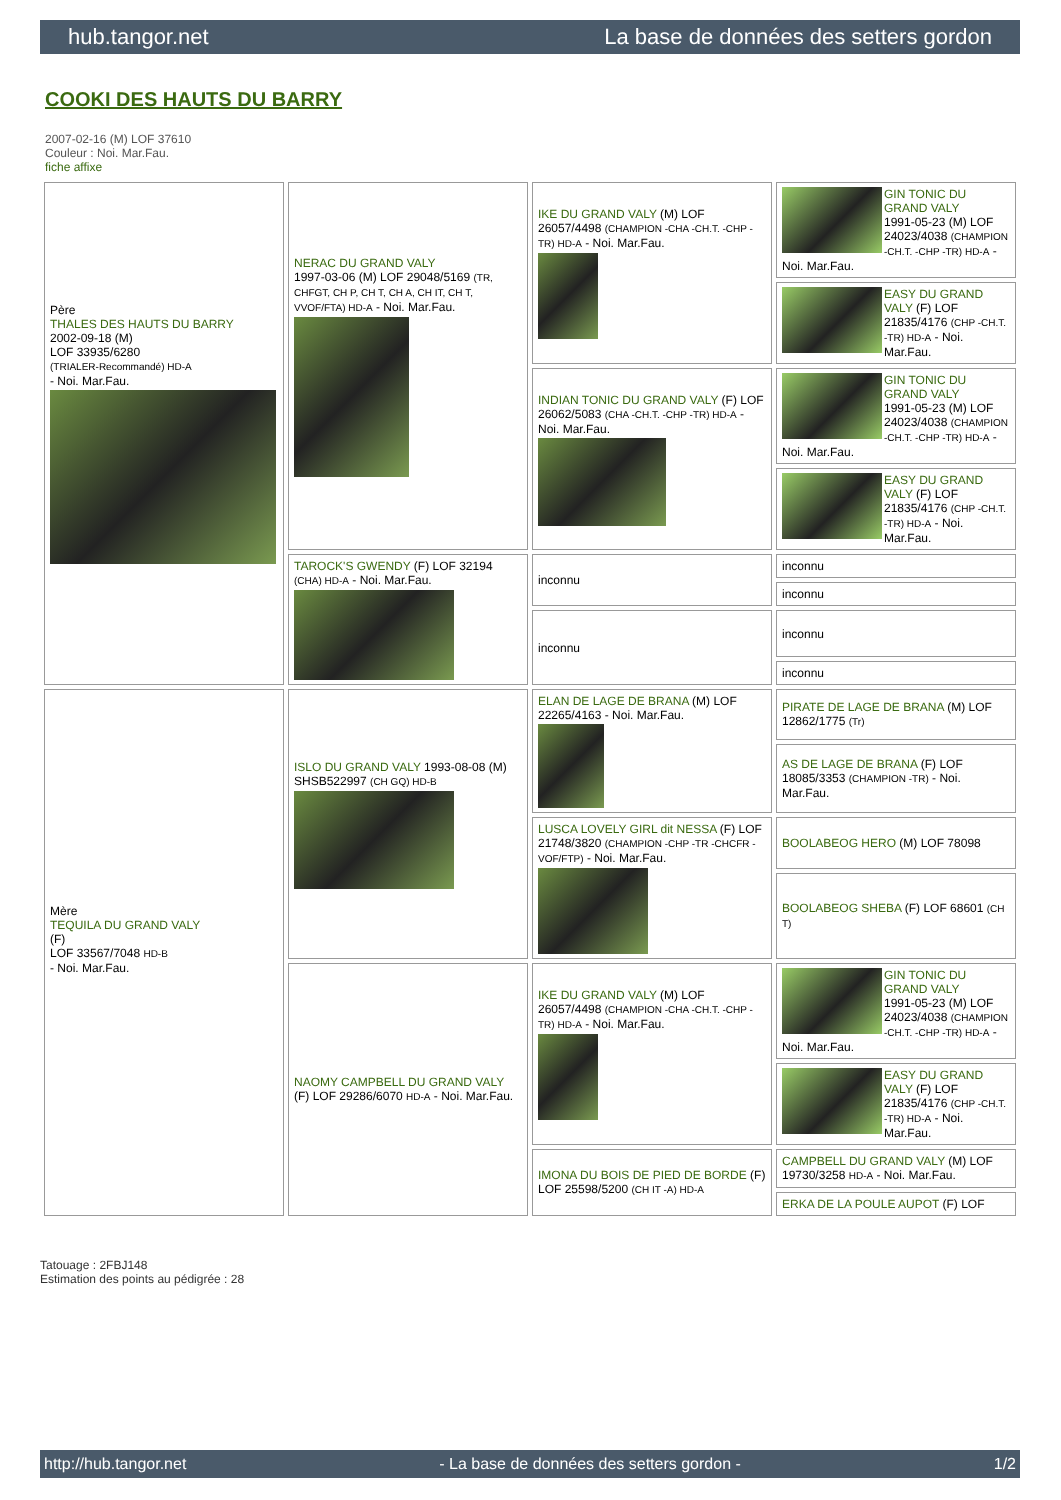hub.tangor.net La base de données des setters gordon
COOKI DES HAUTS DU BARRY
2007-02-16 (M) LOF 37610
Couleur : Noi. Mar.Fau.
fiche affixe
| Père THALES DES HAUTS DU BARRY 2002-09-18 (M) LOF 33935/6280 (TRIALER-Recommandé) HD-A - Noi. Mar.Fau. | NERAC DU GRAND VALY 1997-03-06 (M) LOF 29048/5169 (TR, CHFGT, CH P, CH T, CH A, CH IT, CH T, VVOF/FTA) HD-A - Noi. Mar.Fau. | IKE DU GRAND VALY (M) LOF 26057/4498 (CHAMPION -CHA -CH.T. -CHP -TR) HD-A - Noi. Mar.Fau. | GIN TONIC DU GRAND VALY 1991-05-23 (M) LOF 24023/4038 (CHAMPION -CH.T. -CHP -TR) HD-A - Noi. Mar.Fau. |
| | | | EASY DU GRAND VALY (F) LOF 21835/4176 (CHP -CH.T. -TR) HD-A - Noi. Mar.Fau. |
| | | INDIAN TONIC DU GRAND VALY (F) LOF 26062/5083 (CHA -CH.T. -CHP -TR) HD-A - Noi. Mar.Fau. | GIN TONIC DU GRAND VALY 1991-05-23 (M) LOF 24023/4038 (CHAMPION -CH.T. -CHP -TR) HD-A - Noi. Mar.Fau. |
| | | | EASY DU GRAND VALY (F) LOF 21835/4176 (CHP -CH.T. -TR) HD-A - Noi. Mar.Fau. |
| | TAROCK'S GWENDY (F) LOF 32194 (CHA) HD-A - Noi. Mar.Fau. | inconnu | inconnu |
| | | | inconnu |
| | | inconnu | inconnu |
| | | | inconnu |
| Mère TEQUILA DU GRAND VALY (F) LOF 33567/7048 HD-B - Noi. Mar.Fau. | ISLO DU GRAND VALY 1993-08-08 (M) SHSB522997 (CH GQ) HD-B | ELAN DE LAGE DE BRANA (M) LOF 22265/4163 - Noi. Mar.Fau. | PIRATE DE LAGE DE BRANA (M) LOF 12862/1775 (Tr) |
| | | | AS DE LAGE DE BRANA (F) LOF 18085/3353 (CHAMPION -TR) - Noi. Mar.Fau. |
| | | LUSCA LOVELY GIRL dit NESSA (F) LOF 21748/3820 (CHAMPION -CHP -TR -CHCFR -VOF/FTP) - Noi. Mar.Fau. | BOOLABEOG HERO (M) LOF 78098 |
| | | | BOOLABEOG SHEBA (F) LOF 68601 (CH T) |
| | NAOMY CAMPBELL DU GRAND VALY (F) LOF 29286/6070 HD-A - Noi. Mar.Fau. | IKE DU GRAND VALY (M) LOF 26057/4498 (CHAMPION -CHA -CH.T. -CHP -TR) HD-A - Noi. Mar.Fau. | GIN TONIC DU GRAND VALY 1991-05-23 (M) LOF 24023/4038 (CHAMPION -CH.T. -CHP -TR) HD-A - Noi. Mar.Fau. |
| | | | EASY DU GRAND VALY (F) LOF 21835/4176 (CHP -CH.T. -TR) HD-A - Noi. Mar.Fau. |
| | | IMONA DU BOIS DE PIED DE BORDE (F) LOF 25598/5200 (CH IT -A) HD-A | CAMPBELL DU GRAND VALY (M) LOF 19730/3258 HD-A - Noi. Mar.Fau. |
| | | | ERKA DE LA POULE AUPOT (F) LOF |
Tatouage : 2FBJ148
Estimation des points au pédigrée : 28
http://hub.tangor.net - La base de données des setters gordon - 1/2